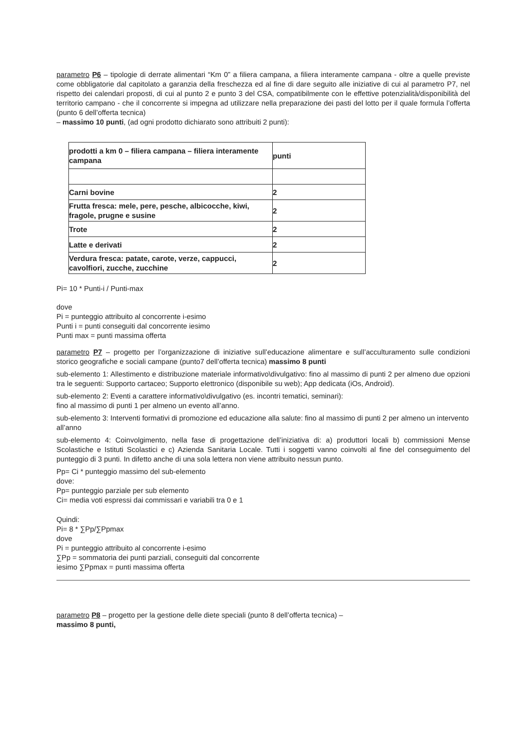parametro P6 – tipologie di derrate alimentari “Km 0” a filiera campana, a filiera interamente campana - oltre a quelle previste come obbligatorie dal capitolato a garanzia della freschezza ed al fine di dare seguito alle iniziative di cui al parametro P7, nel rispetto dei calendari proposti, di cui al punto 2 e punto 3 del CSA, compatibilmente con le effettive potenzialità/disponibilità del territorio campano - che il concorrente si impegna ad utilizzare nella preparazione dei pasti del lotto per il quale formula l’offerta (punto 6 dell’offerta tecnica)
– massimo 10 punti, (ad ogni prodotto dichiarato sono attribuiti 2 punti):
| prodotti a km 0 – filiera campana – filiera interamente campana | punti |
| Carni bovine | 2 |
| Frutta fresca: mele, pere, pesche, albicocche, kiwi, fragole, prugne e susine | 2 |
| Trote | 2 |
| Latte e derivati | 2 |
| Verdura fresca: patate, carote, verze, cappucci, cavolfiori, zucche, zucchine | 2 |
Pi= 10 * Punti-i / Punti-max
dove
Pi = punteggio attribuito al concorrente i-esimo
Punti i = punti conseguiti dal concorrente iesimo
Punti max = punti massima offerta
parametro P7 – progetto per l’organizzazione di iniziative sull’educazione alimentare e sull’acculturamento sulle condizioni storico geografiche e sociali campane (punto7 dell’offerta tecnica) massimo 8 punti
sub-elemento 1: Allestimento e distribuzione materiale informativo\divulgativo: fino al massimo di punti 2 per almeno due opzioni tra le seguenti: Supporto cartaceo; Supporto elettronico (disponibile su web); App dedicata (iOs, Android).
sub-elemento 2: Eventi a carattere informativo\divulgativo (es. incontri tematici, seminari):
fino al massimo di punti 1 per almeno un evento all’anno.
sub-elemento 3: Interventi formativi di promozione ed educazione alla salute: fino al massimo di punti 2 per almeno un intervento all’anno
sub-elemento 4: Coinvolgimento, nella fase di progettazione dell’iniziativa di: a) produttori locali b) commissioni Mense Scolastiche e Istituti Scolastici e c) Azienda Sanitaria Locale. Tutti i soggetti vanno coinvolti al fine del conseguimento del punteggio di 3 punti. In difetto anche di una sola lettera non viene attribuito nessun punto.
Pp= Ci * punteggio massimo del sub-elemento
dove:
Pp= punteggio parziale per sub elemento
Ci= media voti espressi dai commissari e variabili tra 0 e 1
Quindi:
Pi= 8 * ∑Pp/∑Ppmax
dove
Pi = punteggio attribuito al concorrente i-esimo
∑Pp = sommatoria dei punti parziali, conseguiti dal concorrente
iesimo ∑Ppmax = punti massima offerta
parametro P8 – progetto per la gestione delle diete speciali (punto 8 dell’offerta tecnica) –
massimo 8 punti,